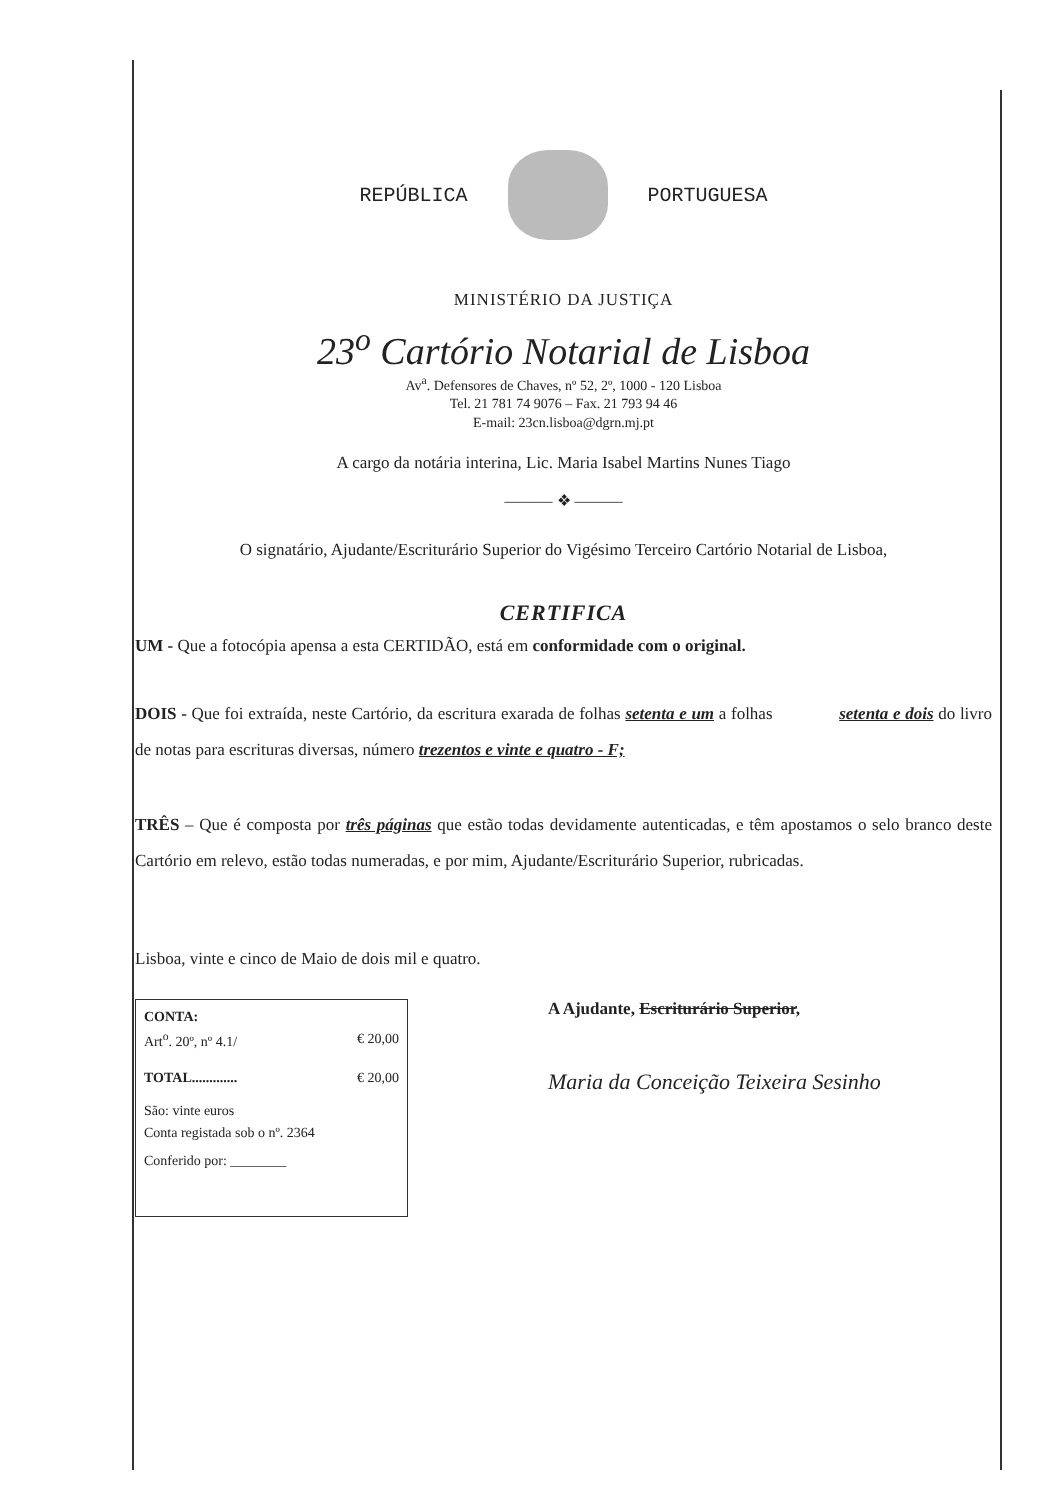REPÚBLICA PORTUGUESA
MINISTÉRIO DA JUSTIÇA
23<sup>o</sup> Cartório Notarial de Lisboa
Av<sup>a</sup>. Defensores de Chaves, nº 52, 2º, 1000 - 120 Lisboa
Tel. 21 781 74 9076 – Fax. 21 793 94 46
E-mail: 23cn.lisboa@dgrn.mj.pt
A cargo da notária interina, Lic. Maria Isabel Martins Nunes Tiago
——— ❖ ———
O signatário, Ajudante/Escriturário Superior do Vigésimo Terceiro Cartório Notarial de Lisboa,
CERTIFICA
UM - Que a fotocópia apensa a esta CERTIDÃO, está em conformidade com o original.
DOIS - Que foi extraída, neste Cartório, da escritura exarada de folhas setenta e um a folhas setenta e dois do livro de notas para escrituras diversas, número trezentos e vinte e quatro - F;
TRÊS – Que é composta por três páginas que estão todas devidamente autenticadas, e têm apostamos o selo branco deste Cartório em relevo, estão todas numeradas, e por mim, Ajudante/Escriturário Superior, rubricadas.
Lisboa, vinte e cinco de Maio de dois mil e quatro.
CONTA:
Art<sup>o</sup>. 20º, nº 4.1/ € 20,00
TOTAL............. € 20,00
São: vinte euros
Conta registada sob o nº. 2364
Conferido por: ________
A Ajudante, Escriturário Superior,
Maria da Conceição Teixeira Sesinho